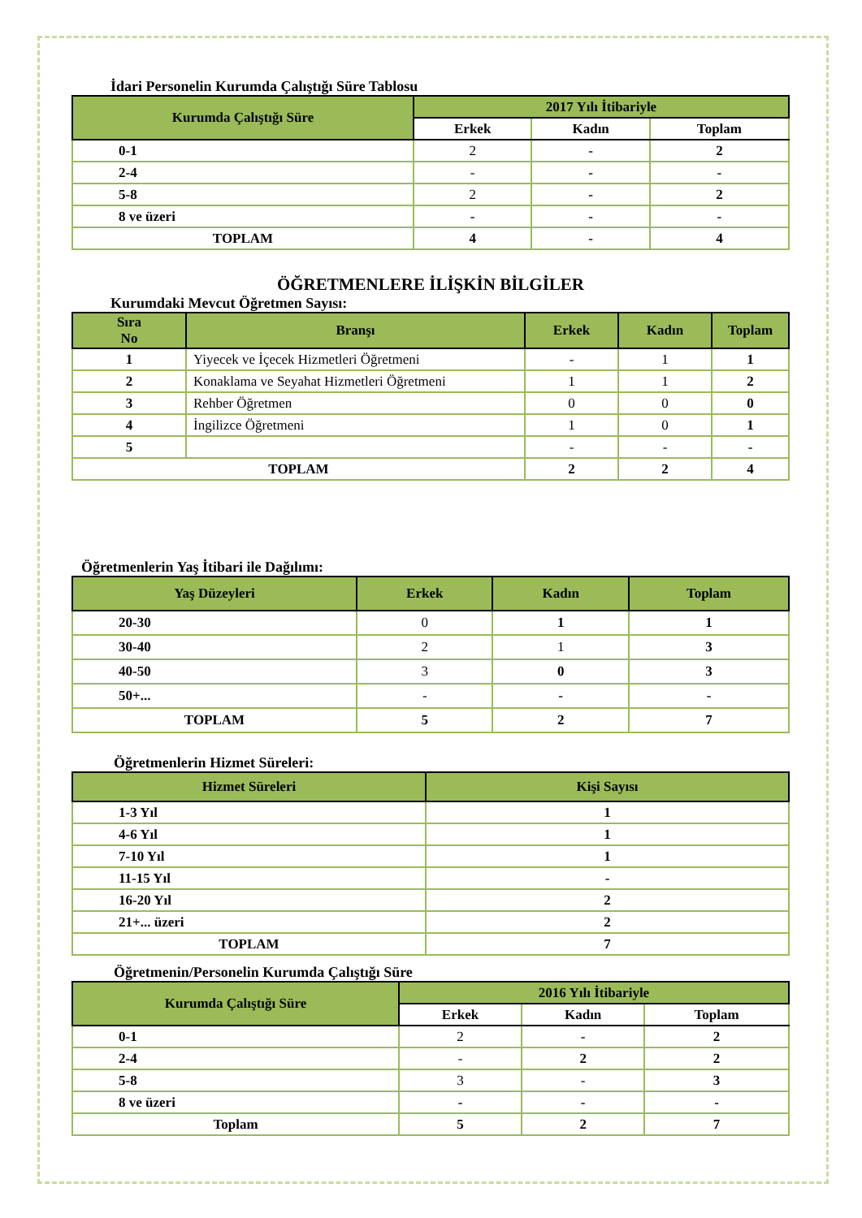İdari Personelin Kurumda Çalıştığı Süre Tablosu
| Kurumda Çalıştığı Süre | 2017 Yılı İtibariyle | | |
| --- | --- | --- | --- |
| | Erkek | Kadın | Toplam |
| 0-1 | 2 | - | 2 |
| 2-4 | - | - | - |
| 5-8 | 2 | - | 2 |
| 8 ve üzeri | - | - | - |
| TOPLAM | 4 | - | 4 |
ÖĞRETMENLERE İLİŞKİN BİLGİLER
Kurumdaki Mevcut Öğretmen Sayısı:
| Sıra No | Branşı | Erkek | Kadın | Toplam |
| --- | --- | --- | --- | --- |
| 1 | Yiyecek ve İçecek Hizmetleri Öğretmeni | - | 1 | 1 |
| 2 | Konaklama ve Seyahat Hizmetleri Öğretmeni | 1 | 1 | 2 |
| 3 | Rehber Öğretmen | 0 | 0 | 0 |
| 4 | İngilizce Öğretmeni | 1 | 0 | 1 |
| 5 | | - | - | - |
| TOPLAM | | 2 | 2 | 4 |
Öğretmenlerin Yaş İtibari ile Dağılımı:
| Yaş Düzeyleri | Erkek | Kadın | Toplam |
| --- | --- | --- | --- |
| 20-30 | 0 | 1 | 1 |
| 30-40 | 2 | 1 | 3 |
| 40-50 | 3 | 0 | 3 |
| 50+... | - | - | - |
| TOPLAM | 5 | 2 | 7 |
Öğretmenlerin Hizmet Süreleri:
| Hizmet Süreleri | Kişi Sayısı |
| --- | --- |
| 1-3 Yıl | 1 |
| 4-6 Yıl | 1 |
| 7-10 Yıl | 1 |
| 11-15 Yıl | - |
| 16-20 Yıl | 2 |
| 21+... üzeri | 2 |
| TOPLAM | 7 |
Öğretmenin/Personelin Kurumda Çalıştığı Süre
| Kurumda Çalıştığı Süre | 2016 Yılı İtibariyle | | |
| --- | --- | --- | --- |
| | Erkek | Kadın | Toplam |
| 0-1 | 2 | - | 2 |
| 2-4 | - | 2 | 2 |
| 5-8 | 3 | - | 3 |
| 8 ve üzeri | - | - | - |
| Toplam | 5 | 2 | 7 |